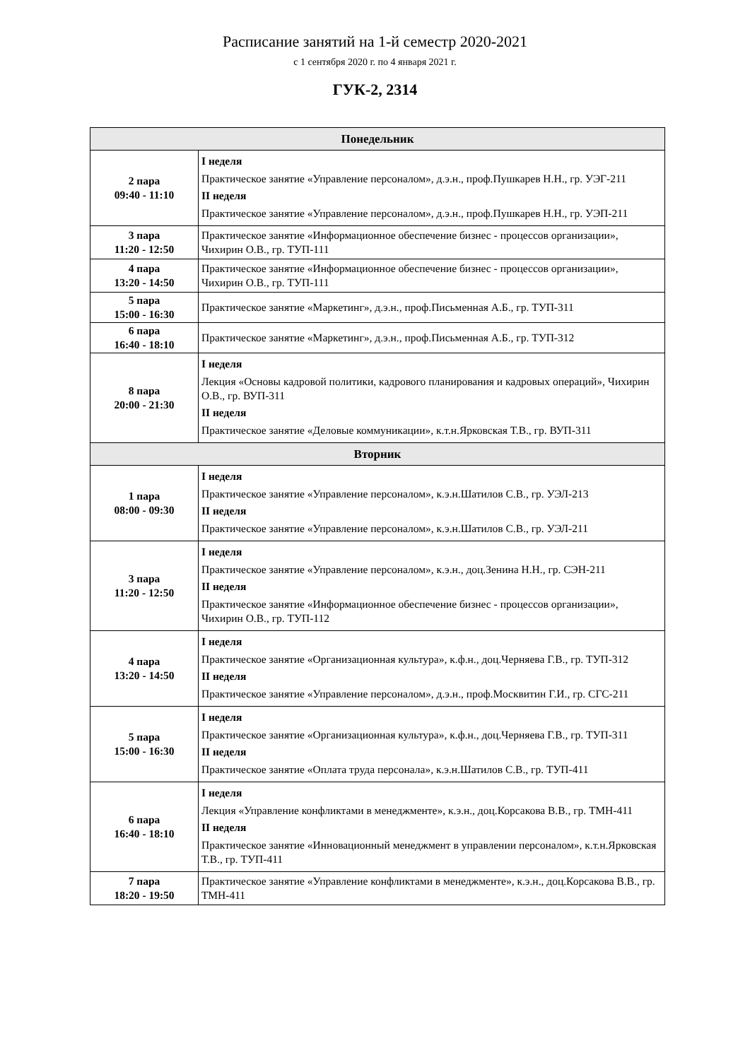Расписание занятий на 1-й семестр 2020-2021
с 1 сентября 2020 г. по 4 января 2021 г.
ГУК-2, 2314
| Понедельник | |
| --- | --- |
| 2 пара 09:40 - 11:10 | I неделя Практическое занятие «Управление персоналом», д.э.н., проф.Пушкарев Н.Н., гр. УЭГ-211 II неделя Практическое занятие «Управление персоналом», д.э.н., проф.Пушкарев Н.Н., гр. УЭП-211 |
| 3 пара 11:20 - 12:50 | Практическое занятие «Информационное обеспечение бизнес - процессов организации», Чихирин О.В., гр. ТУП-111 |
| 4 пара 13:20 - 14:50 | Практическое занятие «Информационное обеспечение бизнес - процессов организации», Чихирин О.В., гр. ТУП-111 |
| 5 пара 15:00 - 16:30 | Практическое занятие «Маркетинг», д.э.н., проф.Письменная А.Б., гр. ТУП-311 |
| 6 пара 16:40 - 18:10 | Практическое занятие «Маркетинг», д.э.н., проф.Письменная А.Б., гр. ТУП-312 |
| 8 пара 20:00 - 21:30 | I неделя Лекция «Основы кадровой политики, кадрового планирования и кадровых операций», Чихирин О.В., гр. ВУП-311 II неделя Практическое занятие «Деловые коммуникации», к.т.н.Ярковская Т.В., гр. ВУП-311 |
| Вторник | |
| 1 пара 08:00 - 09:30 | I неделя Практическое занятие «Управление персоналом», к.э.н.Шатилов С.В., гр. УЭЛ-213 II неделя Практическое занятие «Управление персоналом», к.э.н.Шатилов С.В., гр. УЭЛ-211 |
| 3 пара 11:20 - 12:50 | I неделя Практическое занятие «Управление персоналом», к.э.н., доц.Зенина Н.Н., гр. СЭН-211 II неделя Практическое занятие «Информационное обеспечение бизнес - процессов организации», Чихирин О.В., гр. ТУП-112 |
| 4 пара 13:20 - 14:50 | I неделя Практическое занятие «Организационная культура», к.ф.н., доц.Черняева Г.В., гр. ТУП-312 II неделя Практическое занятие «Управление персоналом», д.э.н., проф.Москвитин Г.И., гр. СГС-211 |
| 5 пара 15:00 - 16:30 | I неделя Практическое занятие «Организационная культура», к.ф.н., доц.Черняева Г.В., гр. ТУП-311 II неделя Практическое занятие «Оплата труда персонала», к.э.н.Шатилов С.В., гр. ТУП-411 |
| 6 пара 16:40 - 18:10 | I неделя Лекция «Управление конфликтами в менеджменте», к.э.н., доц.Корсакова В.В., гр. ТМН-411 II неделя Практическое занятие «Инновационный менеджмент в управлении персоналом», к.т.н.Ярковская Т.В., гр. ТУП-411 |
| 7 пара 18:20 - 19:50 | Практическое занятие «Управление конфликтами в менеджменте», к.э.н., доц.Корсакова В.В., гр. ТМН-411 |